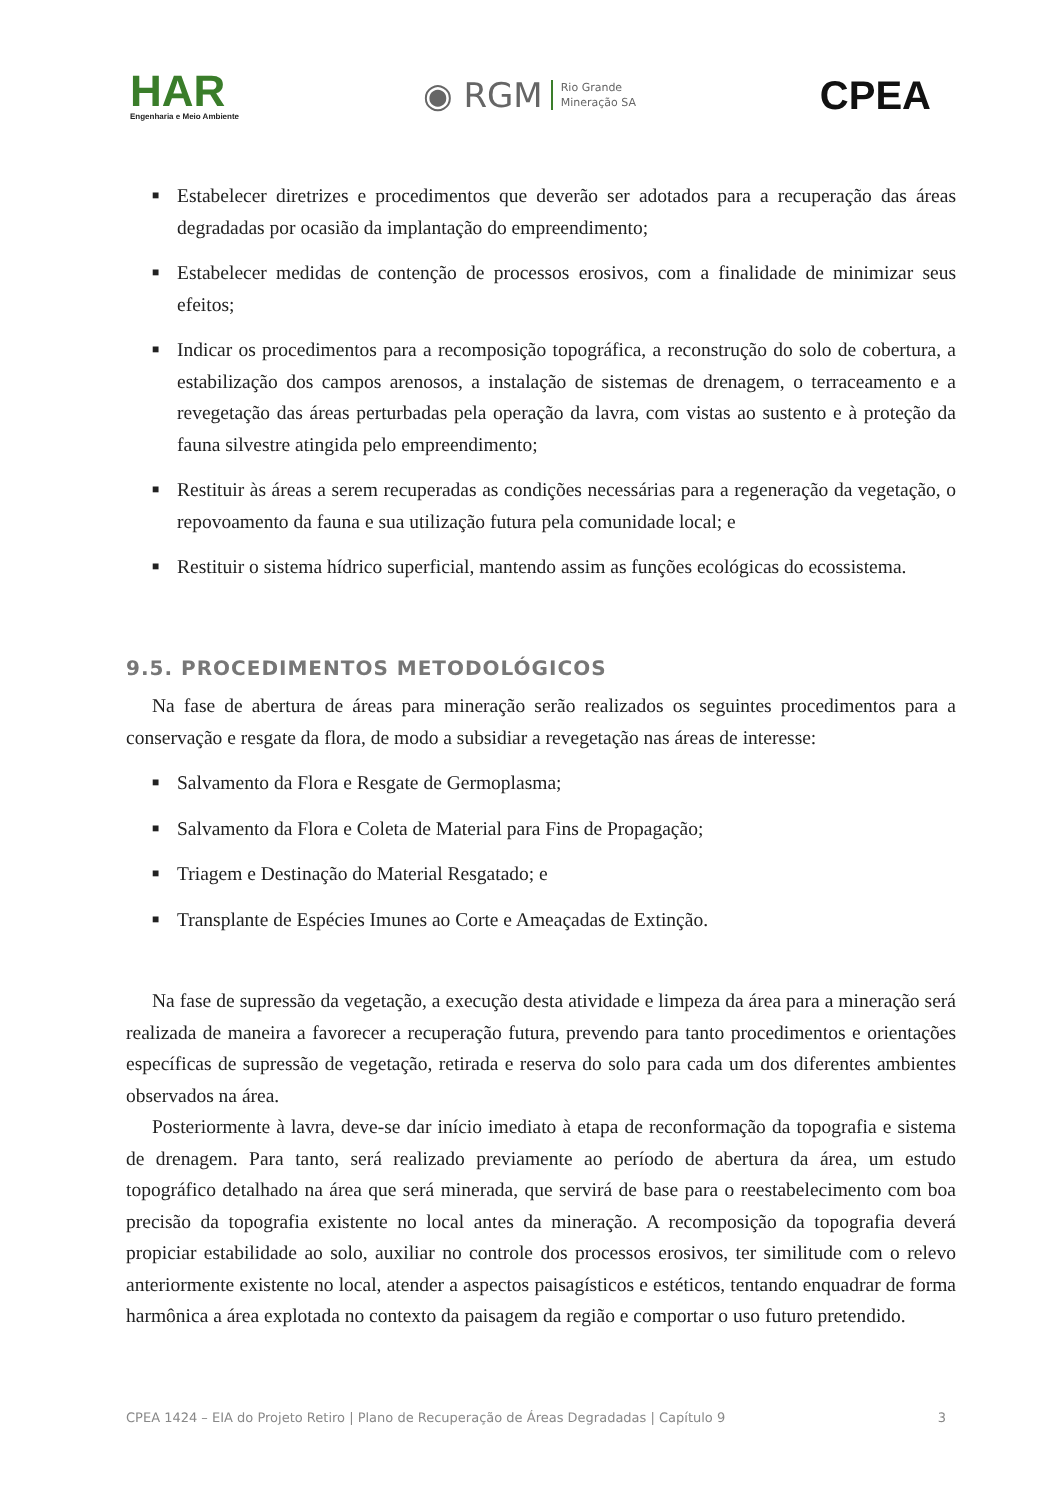HAR
Engenharia e Meio Ambiente
◉ RGM Rio Grande
Mineração SA
CPEA
■ Estabelecer diretrizes e procedimentos que deverão ser adotados para a recuperação das áreas degradadas por ocasião da implantação do empreendimento;
■ Estabelecer medidas de contenção de processos erosivos, com a finalidade de minimizar seus efeitos;
■ Indicar os procedimentos para a recomposição topográfica, a reconstrução do solo de cobertura, a estabilização dos campos arenosos, a instalação de sistemas de drenagem, o terraceamento e a revegetação das áreas perturbadas pela operação da lavra, com vistas ao sustento e à proteção da fauna silvestre atingida pelo empreendimento;
■ Restituir às áreas a serem recuperadas as condições necessárias para a regeneração da vegetação, o repovoamento da fauna e sua utilização futura pela comunidade local; e
■ Restituir o sistema hídrico superficial, mantendo assim as funções ecológicas do ecossistema.
9.5. PROCEDIMENTOS METODOLÓGICOS
Na fase de abertura de áreas para mineração serão realizados os seguintes procedimentos para a conservação e resgate da flora, de modo a subsidiar a revegetação nas áreas de interesse:
■ Salvamento da Flora e Resgate de Germoplasma;
■ Salvamento da Flora e Coleta de Material para Fins de Propagação;
■ Triagem e Destinação do Material Resgatado; e
■ Transplante de Espécies Imunes ao Corte e Ameaçadas de Extinção.
Na fase de supressão da vegetação, a execução desta atividade e limpeza da área para a mineração será realizada de maneira a favorecer a recuperação futura, prevendo para tanto procedimentos e orientações específicas de supressão de vegetação, retirada e reserva do solo para cada um dos diferentes ambientes observados na área.
Posteriormente à lavra, deve-se dar início imediato à etapa de reconformação da topografia e sistema de drenagem. Para tanto, será realizado previamente ao período de abertura da área, um estudo topográfico detalhado na área que será minerada, que servirá de base para o reestabelecimento com boa precisão da topografia existente no local antes da mineração. A recomposição da topografia deverá propiciar estabilidade ao solo, auxiliar no controle dos processos erosivos, ter similitude com o relevo anteriormente existente no local, atender a aspectos paisagísticos e estéticos, tentando enquadrar de forma harmônica a área explotada no contexto da paisagem da região e comportar o uso futuro pretendido.
CPEA 1424 – EIA do Projeto Retiro | Plano de Recuperação de Áreas Degradadas | Capítulo 9 3